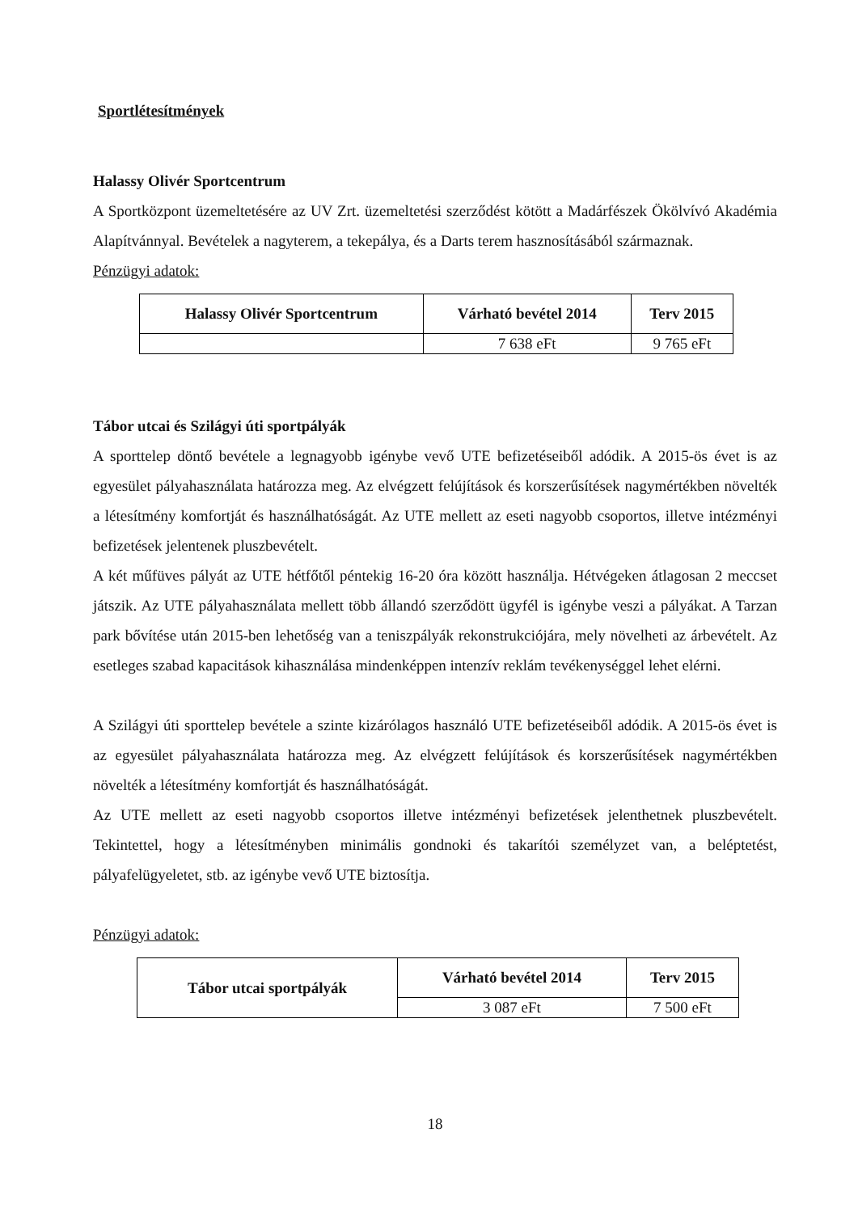Sportlétesítmények
Halassy Olivér Sportcentrum
A Sportközpont üzemeltetésére az UV Zrt. üzemeltetési szerződést kötött a Madárfészek Ökölvívó Akadémia Alapítvánnyal. Bevételek a nagyterem, a tekepálya, és a Darts terem hasznosításából származnak.
Pénzügyi adatok:
| Halassy Olivér Sportcentrum | Várható bevétel 2014 | Terv 2015 |
| --- | --- | --- |
| | 7 638 eFt | 9 765 eFt |
Tábor utcai és Szilágyi úti sportpályák
A sporttelep döntő bevétele a legnagyobb igénybe vevő UTE befizetéseiből adódik. A 2015-ös évet is az egyesület pályahasználata határozza meg. Az elvégzett felújítások és korszerűsítések nagymértékben növelték a létesítmény komfortját és használhatóságát. Az UTE mellett az eseti nagyobb csoportos, illetve intézményi befizetések jelentenek pluszbevételt.
A két műfüves pályát az UTE hétfőtől péntekig 16-20 óra között használja. Hétvégeken átlagosan 2 meccset játszik. Az UTE pályahasználata mellett több állandó szerződött ügyfél is igénybe veszi a pályákat. A Tarzan park bővítése után 2015-ben lehetőség van a teniszpályák rekonstrukciójára, mely növelheti az árbevételt. Az esetleges szabad kapacitások kihasználása mindenképpen intenzív reklám tevékenységgel lehet elérni.
A Szilágyi úti sporttelep bevétele a szinte kizárólagos használó UTE befizetéseiből adódik. A 2015-ös évet is az egyesület pályahasználata határozza meg. Az elvégzett felújítások és korszerűsítések nagymértékben növelték a létesítmény komfortját és használhatóságát.
Az UTE mellett az eseti nagyobb csoportos illetve intézményi befizetések jelenthetnek pluszbevételt. Tekintettel, hogy a létesítményben minimális gondnoki és takarítói személyzet van, a beléptetést, pályafelügyeletet, stb. az igénybe vevő UTE biztosítja.
Pénzügyi adatok:
| Tábor utcai sportpályák | Várható bevétel 2014 | Terv 2015 |
| --- | --- | --- |
| | 3 087 eFt | 7 500 eFt |
18